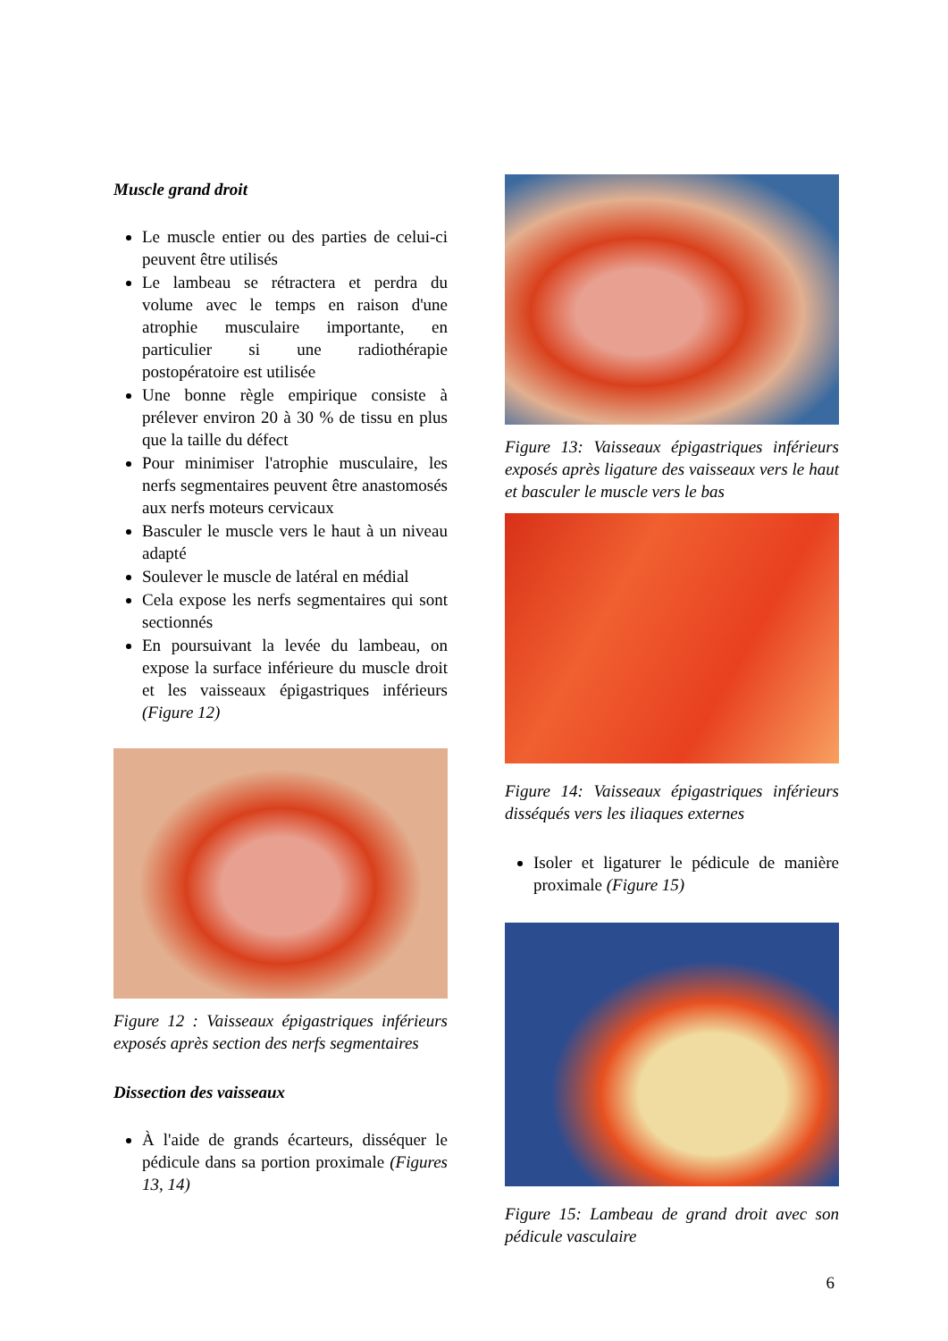Muscle grand droit
Le muscle entier ou des parties de celui-ci peuvent être utilisés
Le lambeau se rétractera et perdra du volume avec le temps en raison d'une atrophie musculaire importante, en particulier si une radiothérapie postopératoire est utilisée
Une bonne règle empirique consiste à prélever environ 20 à 30 % de tissu en plus que la taille du défect
Pour minimiser l'atrophie musculaire, les nerfs segmentaires peuvent être anastomosés aux nerfs moteurs cervicaux
Basculer le muscle vers le haut à un niveau adapté
Soulever le muscle de latéral en médial
Cela expose les nerfs segmentaires qui sont sectionnés
En poursuivant la levée du lambeau, on expose la surface inférieure du muscle droit et les vaisseaux épigastriques inférieurs (Figure 12)
Figure 12 : Vaisseaux épigastriques inférieurs exposés après section des nerfs segmentaires
Dissection des vaisseaux
À l'aide de grands écarteurs, disséquer le pédicule dans sa portion proximale (Figures 13, 14)
Figure 13: Vaisseaux épigastriques inférieurs exposés après ligature des vaisseaux vers le haut et basculer le muscle vers le bas
Figure 14: Vaisseaux épigastriques inférieurs disséqués vers les iliaques externes
Isoler et ligaturer le pédicule de manière proximale (Figure 15)
Figure 15: Lambeau de grand droit avec son pédicule vasculaire
6